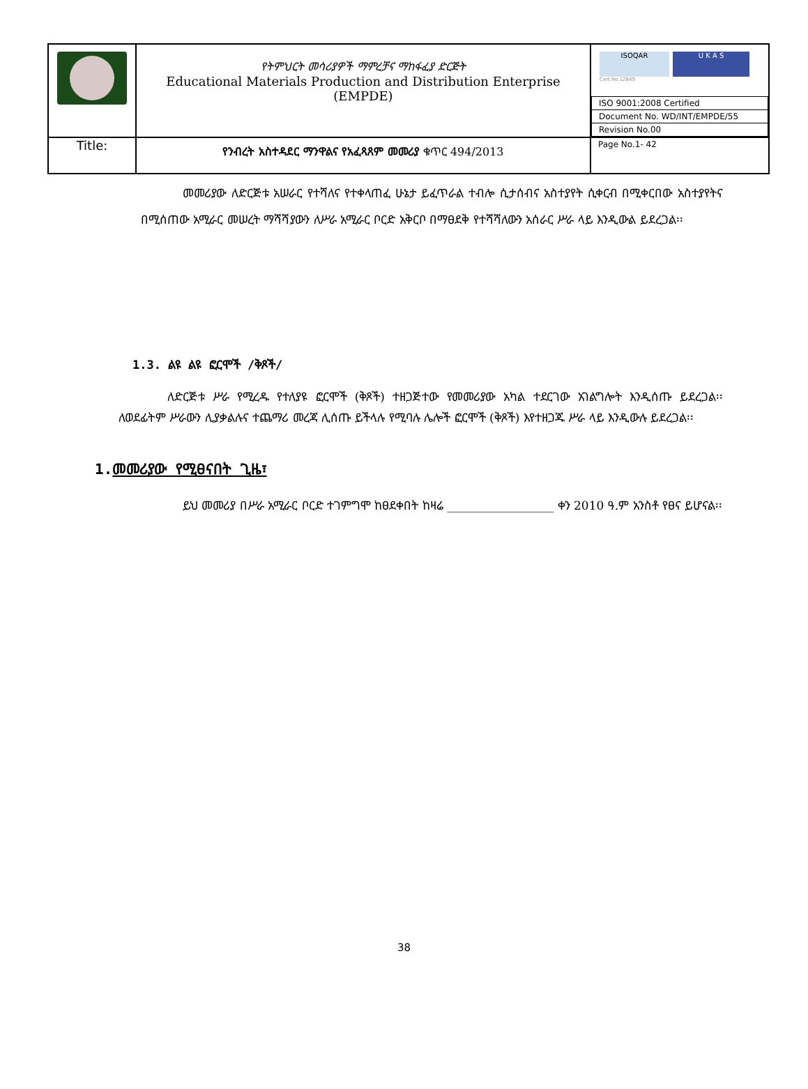| | የትምህርት መሳሪያዎች ማምረቻና ማከፋፈያ ድርጅት Educational Materials Production and Distribution Enterprise (EMPDE) | ISOQAR U K A S Cert.No.12849 / ISO 9001:2008 Certified / / Document No. WD/INT/EMPDE/55 / / Revision No.00 / |
| Title: | የንብረት አስተዳደር ማንዋልና የአፈጻጸም መመሪያ ቁጥር 494/2013 | Page No.1- 42 |
መመሪያው ለድርጅቱ አሠራር የተሻለና የተቀላጠፈ ሁኔታ ይፈጥራል ተብሎ ሲታሰብና አስተያየት ሲቀርብ በሚቀርበው አስተያየትና በሚሰጠው አሚራር መሠረት ማሻሻያውን ለሥራ አሚራር ቦርድ አቅርቦ በማፀደቅ የተሻሻለውን አሰራር ሥራ ላይ እንዲውል ይደረጋል፡፡
1.3. ልዩ ልዩ ፎርሞች /ቅጾች/
ለድርጅቱ ሥራ የሚረዱ የተለያዩ ፎርሞች (ቅጾች) ተዘጋጅተው የመመሪያው አካል ተደርገው አገልግሎት እንዲሰጡ ይደረጋል፡፡ ለወደፊትም ሥራውን ሊያቃልሉና ተጨማሪ መረጃ ሊሰጡ ይችላሉ የሚባሉ ሌሎች ፎርሞች (ቅጾች) እየተዘጋጁ ሥራ ላይ እንዲውሉ ይደረጋል፡፡
1.መመሪያው የሚፀናበት ጊዜ፣
ይህ መመሪያ በሥራ አሚራር ቦርድ ተገምግሞ ከፀደቀበት ከዛሬ __________________ ቀን 2010 ዓ.ም አንስቶ የፀና ይሆናል፡፡
38